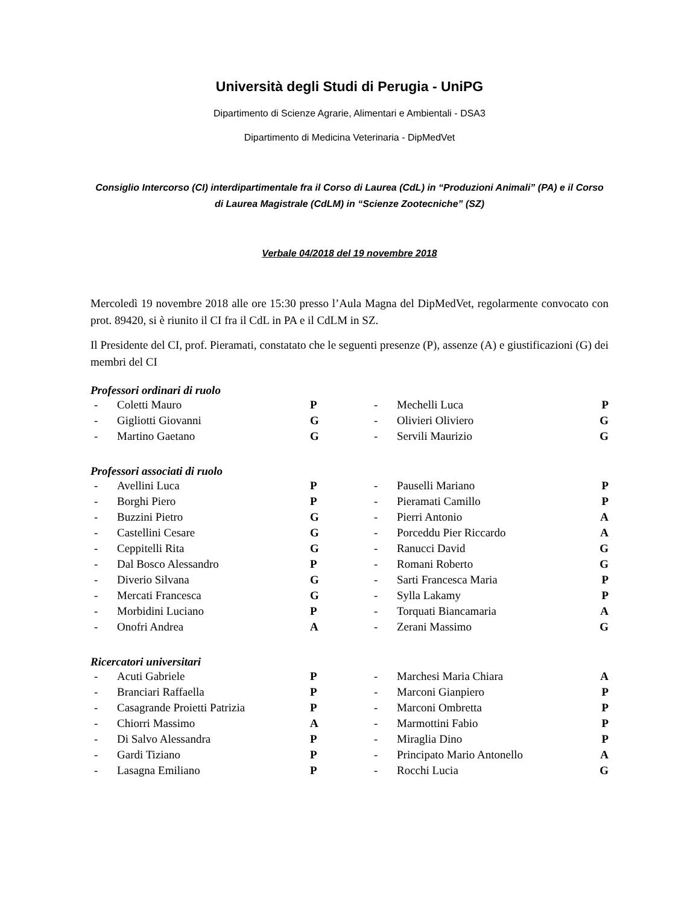Università degli Studi di Perugia - UniPG
Dipartimento di Scienze Agrarie, Alimentari e Ambientali - DSA3
Dipartimento di Medicina Veterinaria - DipMedVet
Consiglio Intercorso (CI) interdipartimentale fra il Corso di Laurea (CdL) in “Produzioni Animali” (PA) e il Corso di Laurea Magistrale (CdLM) in “Scienze Zootecniche” (SZ)
Verbale 04/2018 del 19 novembre 2018
Mercoledì 19 novembre 2018 alle ore 15:30 presso l’Aula Magna del DipMedVet, regolarmente convocato con prot. 89420, si è riunito il CI fra il CdL in PA e il CdLM in SZ.
Il Presidente del CI, prof. Pieramati, constatato che le seguenti presenze (P), assenze (A) e giustificazioni (G) dei membri del CI
Professori ordinari di ruolo
| - | Coletti Mauro | P | - | Mechelli Luca | P |
| - | Gigliotti Giovanni | G | - | Olivieri Oliviero | G |
| - | Martino Gaetano | G | - | Servili Maurizio | G |
Professori associati di ruolo
| - | Avellini Luca | P | - | Pauselli Mariano | P |
| - | Borghi Piero | P | - | Pieramati Camillo | P |
| - | Buzzini Pietro | G | - | Pierri Antonio | A |
| - | Castellini Cesare | G | - | Porceddu Pier Riccardo | A |
| - | Ceppitelli Rita | G | - | Ranucci David | G |
| - | Dal Bosco Alessandro | P | - | Romani Roberto | G |
| - | Diverio Silvana | G | - | Sarti Francesca Maria | P |
| - | Mercati Francesca | G | - | Sylla Lakamy | P |
| - | Morbidini Luciano | P | - | Torquati Biancamaria | A |
| - | Onofri Andrea | A | - | Zerani Massimo | G |
Ricercatori universitari
| - | Acuti Gabriele | P | - | Marchesi Maria Chiara | A |
| - | Branciari Raffaella | P | - | Marconi Gianpiero | P |
| - | Casagrande Proietti Patrizia | P | - | Marconi Ombretta | P |
| - | Chiorri Massimo | A | - | Marmottini Fabio | P |
| - | Di Salvo Alessandra | P | - | Miraglia Dino | P |
| - | Gardi Tiziano | P | - | Principato Mario Antonello | A |
| - | Lasagna Emiliano | P | - | Rocchi Lucia | G |